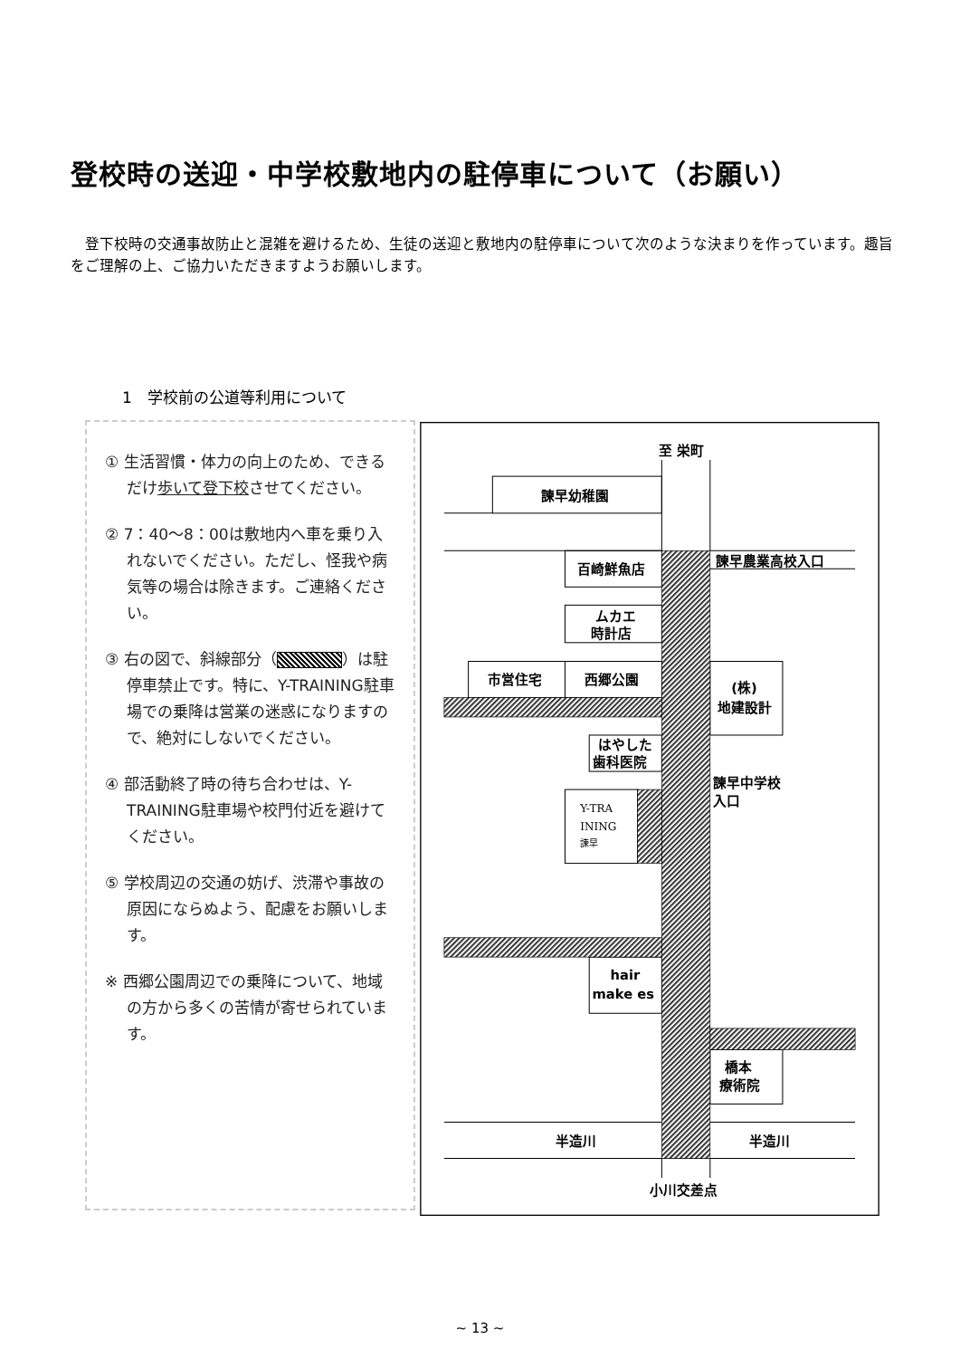登校時の送迎・中学校敷地内の駐停車について（お願い）
　登下校時の交通事故防止と混雑を避けるため、生徒の送迎と敷地内の駐停車について次のような決まりを作っています。趣旨をご理解の上、ご協力いただきますようお願いします。
1　学校前の公道等利用について
① 生活習慣・体力の向上のため、できるだけ歩いて登下校させてください。
② 7：40～8：00は敷地内へ車を乗り入れないでください。ただし、怪我や病気等の場合は除きます。ご連絡ください。
③ 右の図で、斜線部分（ ）は駐停車禁止です。特に、Y-TRAINING駐車場での乗降は営業の迷惑になりますので、絶対にしないでください。
④ 部活動終了時の待ち合わせは、Y-TRAINING駐車場や校門付近を避けてください。
⑤ 学校周辺の交通の妨げ、渋滞や事故の原因にならぬよう、配慮をお願いします。
※ 西郷公園周辺での乗降について、地域の方から多くの苦情が寄せられています。
至 栄町
諫早幼稚園
諫早農業高校入口
百崎鮮魚店
ムカエ
時計店
市営住宅
西郷公園
(株)
地建設計
はやした
歯科医院
諫早中学校
入口
Y-TRA
INING
諫早
hair
make es
橋本
療術院
半造川
半造川
小川交差点
~ 13 ~